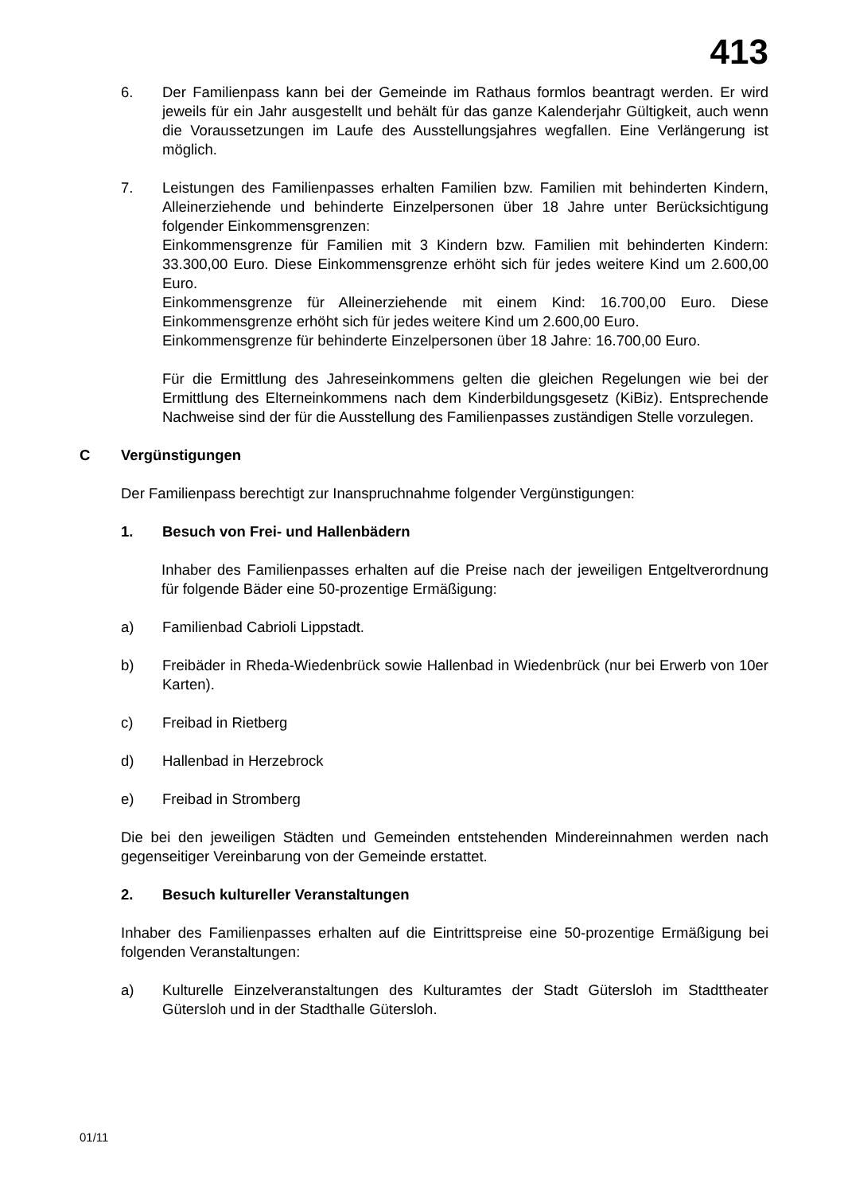413
6. Der Familienpass kann bei der Gemeinde im Rathaus formlos beantragt werden. Er wird jeweils für ein Jahr ausgestellt und behält für das ganze Kalenderjahr Gültigkeit, auch wenn die Voraussetzungen im Laufe des Ausstellungsjahres wegfallen. Eine Verlängerung ist möglich.
7. Leistungen des Familienpasses erhalten Familien bzw. Familien mit behinderten Kindern, Alleinerziehende und behinderte Einzelpersonen über 18 Jahre unter Berücksichtigung folgender Einkommensgrenzen:
Einkommensgrenze für Familien mit 3 Kindern bzw. Familien mit behinderten Kindern: 33.300,00 Euro. Diese Einkommensgrenze erhöht sich für jedes weitere Kind um 2.600,00 Euro.
Einkommensgrenze für Alleinerziehende mit einem Kind: 16.700,00 Euro. Diese Einkommensgrenze erhöht sich für jedes weitere Kind um 2.600,00 Euro.
Einkommensgrenze für behinderte Einzelpersonen über 18 Jahre: 16.700,00 Euro.
Für die Ermittlung des Jahreseinkommens gelten die gleichen Regelungen wie bei der Ermittlung des Elterneinkommens nach dem Kinderbildungsgesetz (KiBiz). Entsprechende Nachweise sind der für die Ausstellung des Familienpasses zuständigen Stelle vorzulegen.
C Vergünstigungen
Der Familienpass berechtigt zur Inanspruchnahme folgender Vergünstigungen:
1. Besuch von Frei- und Hallenbädern
Inhaber des Familienpasses erhalten auf die Preise nach der jeweiligen Entgeltverordnung für folgende Bäder eine 50-prozentige Ermäßigung:
a) Familienbad Cabrioli Lippstadt.
b) Freibäder in Rheda-Wiedenbrück sowie Hallenbad in Wiedenbrück (nur bei Erwerb von 10er Karten).
c) Freibad in Rietberg
d) Hallenbad in Herzebrock
e) Freibad in Stromberg
Die bei den jeweiligen Städten und Gemeinden entstehenden Mindereinnahmen werden nach gegenseitiger Vereinbarung von der Gemeinde erstattet.
2. Besuch kultureller Veranstaltungen
Inhaber des Familienpasses erhalten auf die Eintrittspreise eine 50-prozentige Ermäßigung bei folgenden Veranstaltungen:
a) Kulturelle Einzelveranstaltungen des Kulturamtes der Stadt Gütersloh im Stadttheater Gütersloh und in der Stadthalle Gütersloh.
01/11